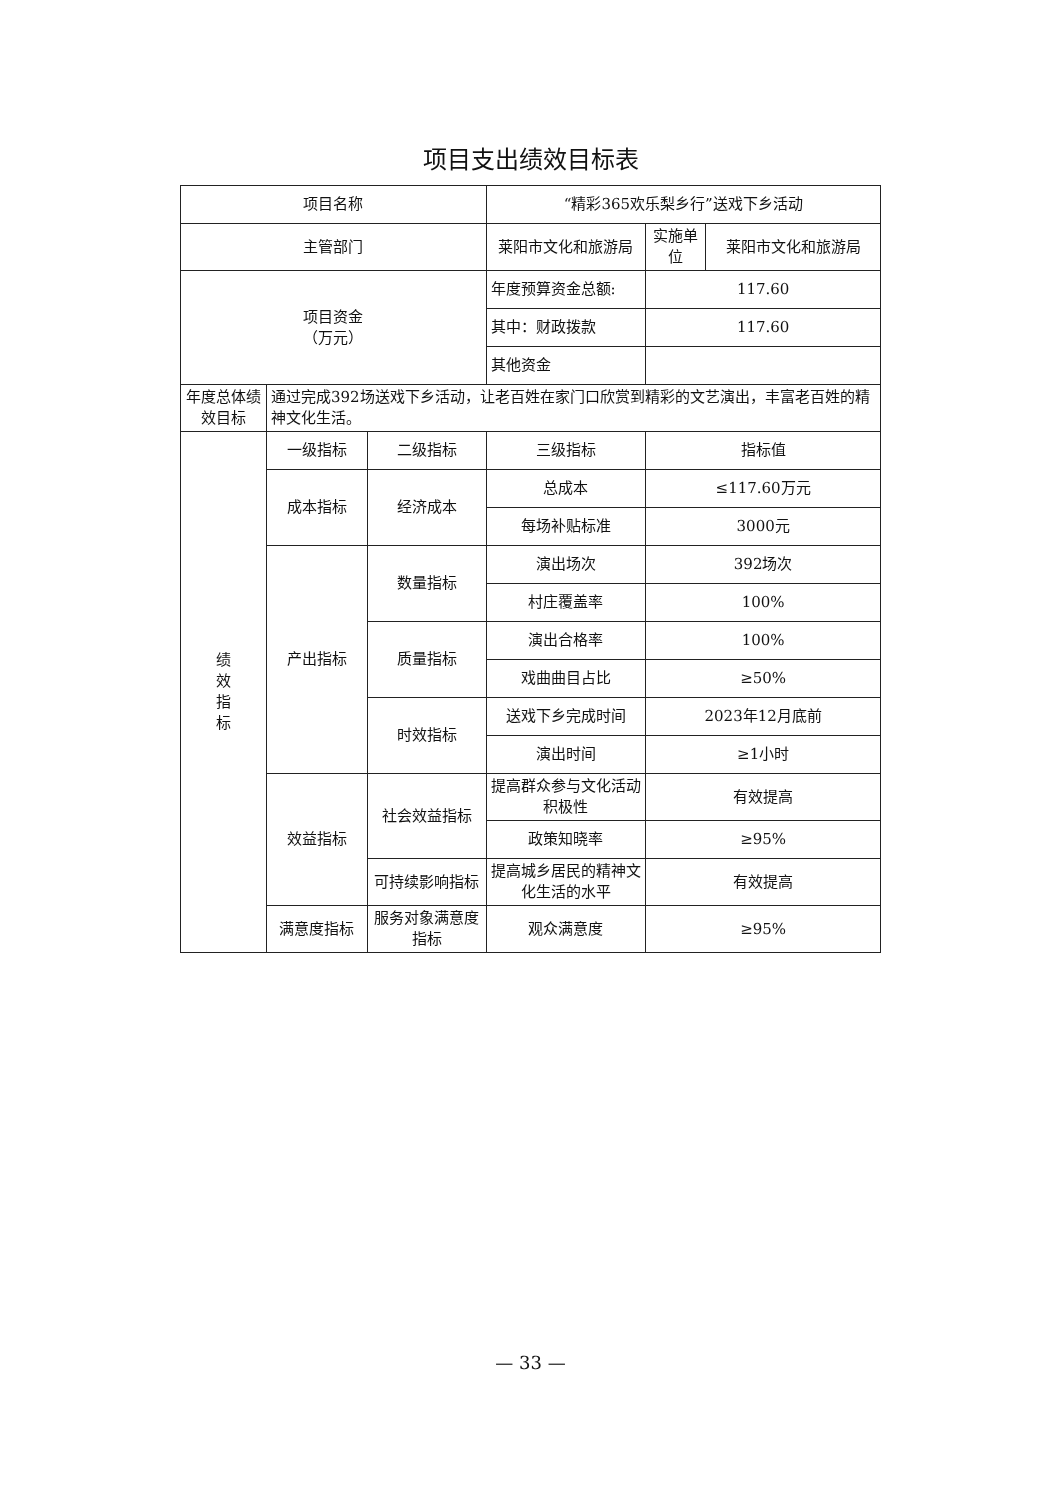项目支出绩效目标表
| 项目名称 | | | “精彩365欢乐梨乡行”送戏下乡活动 | | |
| 主管部门 | | | 莱阳市文化和旅游局 | 实施单位 | 莱阳市文化和旅游局 |
| 项目资金 （万元） | | | 年度预算资金总额: | 117.60 | |
| | | | 其中：财政拨款 | 117.60 | |
| | | | 其他资金 | | |
| 年度总体绩效目标 | 通过完成392场送戏下乡活动，让老百姓在家门口欣赏到精彩的文艺演出，丰富老百姓的精神文化生活。 | | | | |
| 绩 效 指 标 | 一级指标 | 二级指标 | 三级指标 | 指标值 | |
| | 成本指标 | 经济成本 | 总成本 | ≤117.60万元 | |
| | | | 每场补贴标准 | 3000元 | |
| | 产出指标 | 数量指标 | 演出场次 | 392场次 | |
| | | | 村庄覆盖率 | 100% | |
| | | 质量指标 | 演出合格率 | 100% | |
| | | | 戏曲曲目占比 | ≥50% | |
| | | 时效指标 | 送戏下乡完成时间 | 2023年12月底前 | |
| | | | 演出时间 | ≥1小时 | |
| | 效益指标 | 社会效益指标 | 提高群众参与文化活动积极性 | 有效提高 | |
| | | | 政策知晓率 | ≥95% | |
| | | 可持续影响指标 | 提高城乡居民的精神文化生活的水平 | 有效提高 | |
| | 满意度指标 | 服务对象满意度指标 | 观众满意度 | ≥95% | |
— 33 —